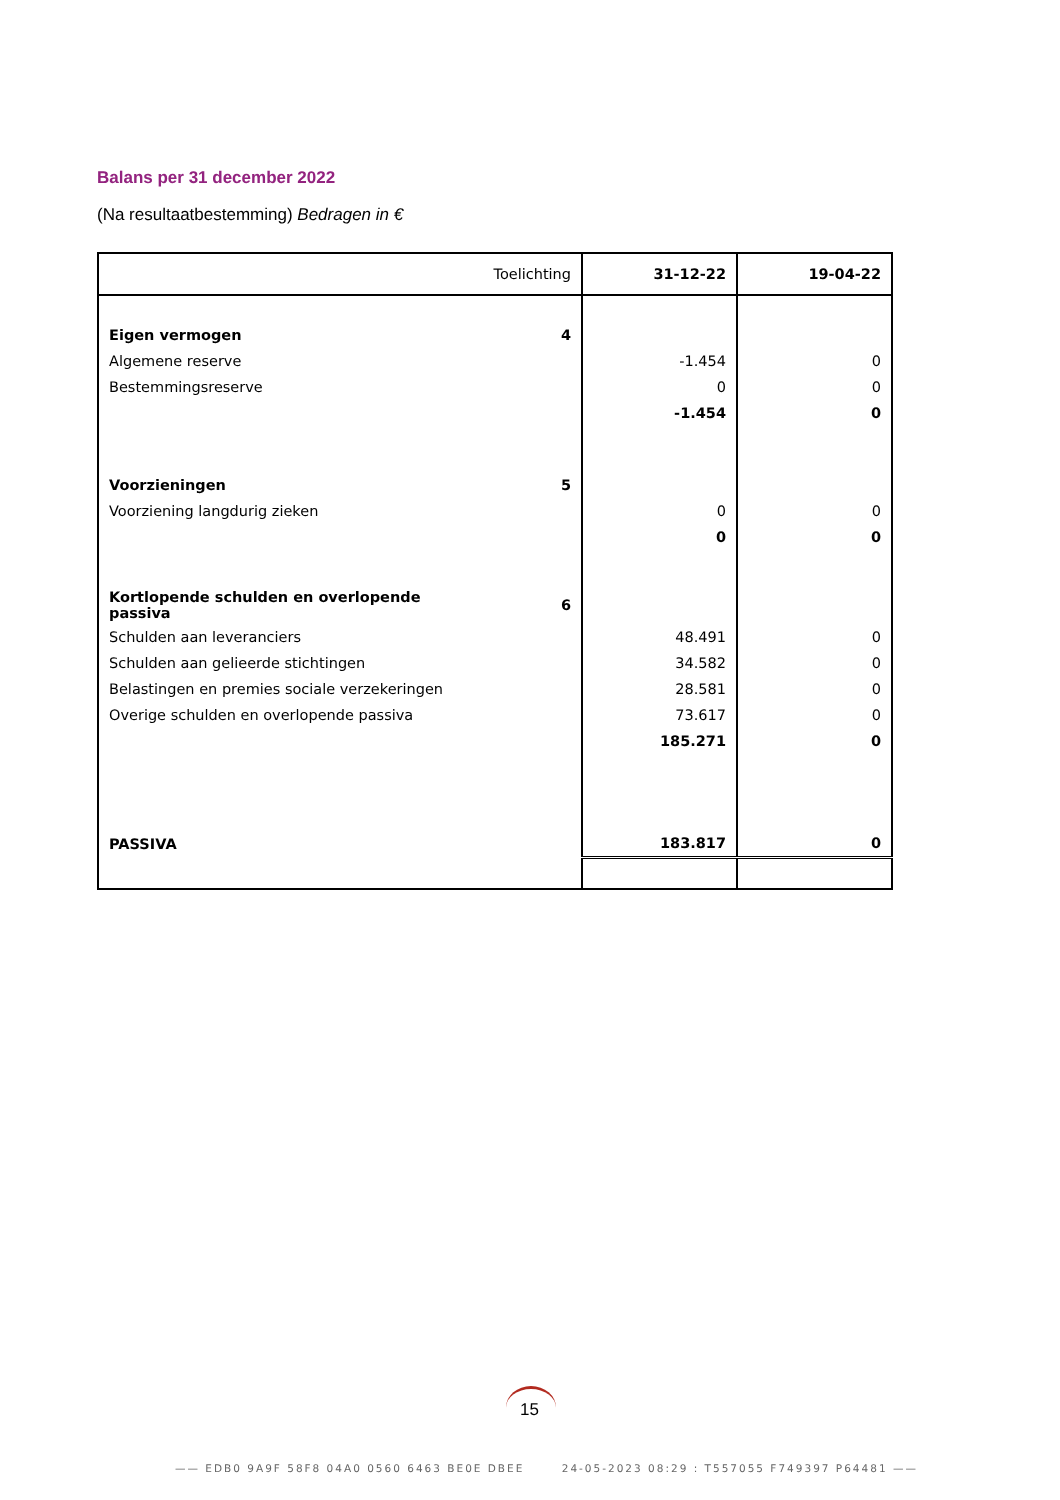Balans per 31 december 2022
(Na resultaatbestemming) Bedragen in €
| Toelichting | | 31-12-22 | 19-04-22 |
| --- | --- | --- | --- |
| Eigen vermogen | 4 | | |
| Algemene reserve | | -1.454 | 0 |
| Bestemmingsreserve | | 0 | 0 |
| | | -1.454 | 0 |
| Voorzieningen | 5 | | |
| Voorziening langdurig zieken | | 0 | 0 |
| | | 0 | 0 |
| Kortlopende schulden en overlopende passiva | 6 | | |
| Schulden aan leveranciers | | 48.491 | 0 |
| Schulden aan gelieerde stichtingen | | 34.582 | 0 |
| Belastingen en premies sociale verzekeringen | | 28.581 | 0 |
| Overige schulden en overlopende passiva | | 73.617 | 0 |
| | | 185.271 | 0 |
| PASSIVA | | 183.817 | 0 |
15
—— EDB0 9A9F 58F8 04A0 0560 6463 BE0E DBEE 24-05-2023 08:29 : T557055 F749397 P64481 ——